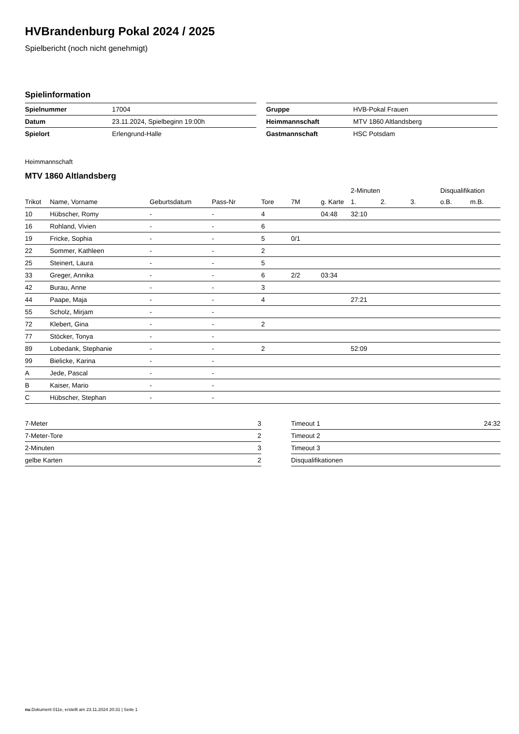HVBrandenburg Pokal 2024 / 2025
Spielbericht (noch nicht genehmigt)
Spielinformation
| Spielnummer | 17004 |
| Datum | 23.11.2024, Spielbeginn 19:00h |
| Spielort | Erlengrund-Halle |
| Gruppe | HVB-Pokal Frauen |
| Heimmannschaft | MTV 1860 Altlandsberg |
| Gastmannschaft | HSC Potsdam |
Heimmannschaft
MTV 1860 Altlandsberg
| | | | | | | | 2-Minuten | | | Disqualifikation | |
| --- | --- | --- | --- | --- | --- | --- | --- | --- | --- | --- | --- |
| Trikot | Name, Vorname | Geburtsdatum | Pass-Nr | Tore | 7M | g. Karte | 1. | 2. | 3. | o.B. | m.B. |
| 10 | Hübscher, Romy | - | - | 4 | | 04:48 | 32:10 | | | | |
| 16 | Rohland, Vivien | - | - | 6 | | | | | | | |
| 19 | Fricke, Sophia | - | - | 5 | 0/1 | | | | | | |
| 22 | Sommer, Kathleen | - | - | 2 | | | | | | | |
| 25 | Steinert, Laura | - | - | 5 | | | | | | | |
| 33 | Greger, Annika | - | - | 6 | 2/2 | 03:34 | | | | | |
| 42 | Burau, Anne | - | - | 3 | | | | | | | |
| 44 | Paape, Maja | - | - | 4 | | | 27:21 | | | | |
| 55 | Scholz, Mirjam | - | - | | | | | | | | |
| 72 | Klebert, Gina | - | - | 2 | | | | | | | |
| 77 | Stöcker, Tonya | - | - | | | | | | | | |
| 89 | Lobedank, Stephanie | - | - | 2 | | | 52:09 | | | | |
| 99 | Bielicke, Karina | - | - | | | | | | | | |
| A | Jede, Pascal | - | - | | | | | | | | |
| B | Kaiser, Mario | - | - | | | | | | | | |
| C | Hübscher, Stephan | - | - | | | | | | | | |
| 7-Meter | 3 |
| 7-Meter-Tore | 2 |
| 2-Minuten | 3 |
| gelbe Karten | 2 |
| Timeout 1 | 24:32 |
| Timeout 2 | |
| Timeout 3 | |
| Disqualifikationen | |
nu.Dokument 011e, erstellt am 23.11.2024 20:31 | Seite 1